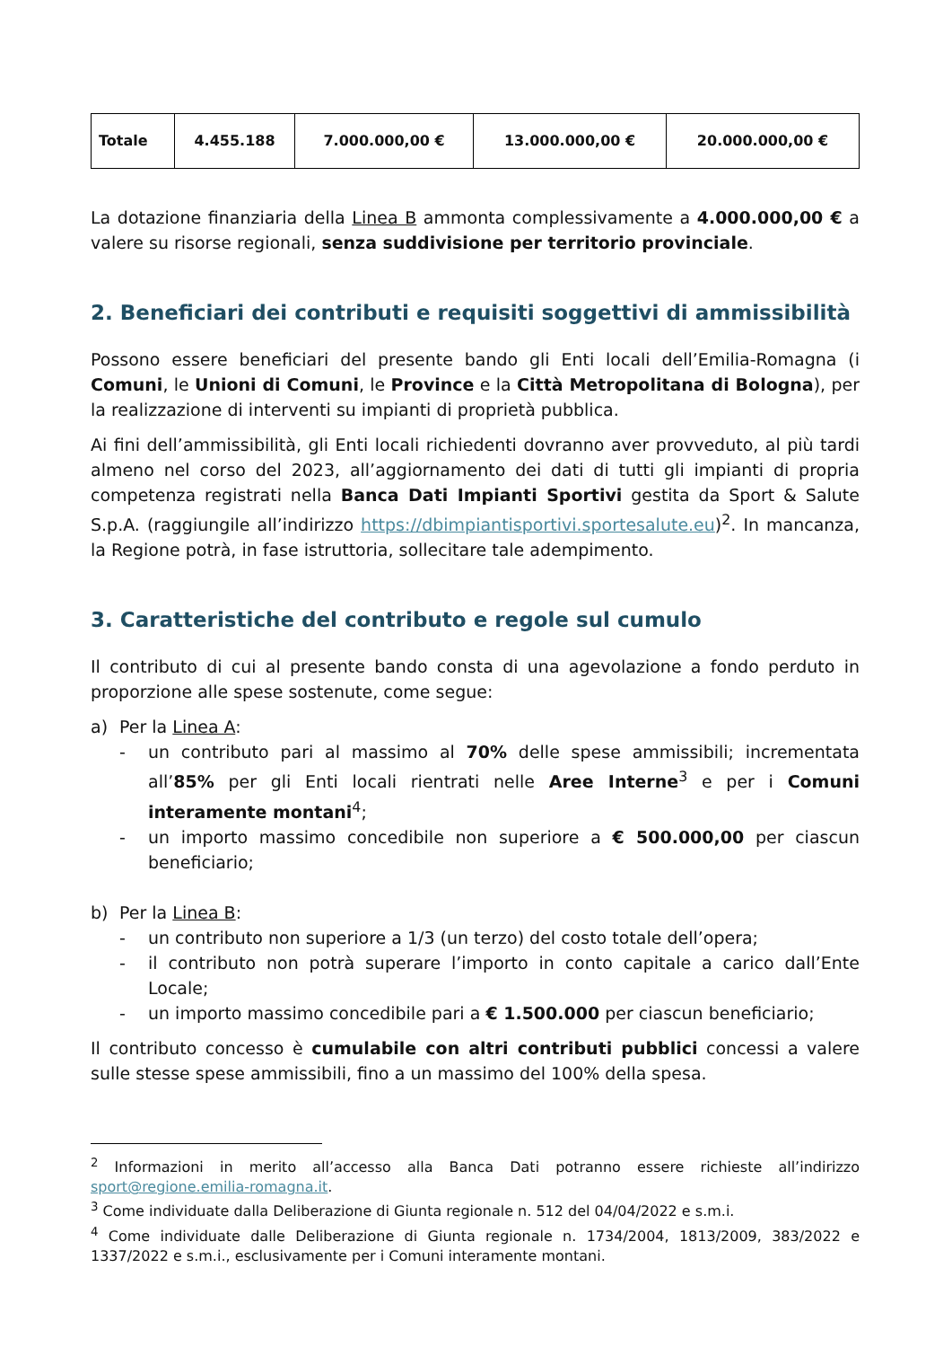| Totale | 4.455.188 | 7.000.000,00 € | 13.000.000,00 € | 20.000.000,00 € |
La dotazione finanziaria della Linea B ammonta complessivamente a 4.000.000,00 € a valere su risorse regionali, senza suddivisione per territorio provinciale.
2. Beneficiari dei contributi e requisiti soggettivi di ammissibilità
Possono essere beneficiari del presente bando gli Enti locali dell’Emilia-Romagna (i Comuni, le Unioni di Comuni, le Province e la Città Metropolitana di Bologna), per la realizzazione di interventi su impianti di proprietà pubblica.
Ai fini dell’ammissibilità, gli Enti locali richiedenti dovranno aver provveduto, al più tardi almeno nel corso del 2023, all’aggiornamento dei dati di tutti gli impianti di propria competenza registrati nella Banca Dati Impianti Sportivi gestita da Sport & Salute S.p.A. (raggiungile all’indirizzo https://dbimpiantisportivi.sportesalute.eu)<sup>2</sup>. In mancanza, la Regione potrà, in fase istruttoria, sollecitare tale adempimento.
3. Caratteristiche del contributo e regole sul cumulo
Il contributo di cui al presente bando consta di una agevolazione a fondo perduto in proporzione alle spese sostenute, come segue:
a) Per la Linea A:
- un contributo pari al massimo al 70% delle spese ammissibili; incrementata all’85% per gli Enti locali rientrati nelle Aree Interne<sup>3</sup> e per i Comuni interamente montani<sup>4</sup>;
- un importo massimo concedibile non superiore a € 500.000,00 per ciascun beneficiario;
b) Per la Linea B:
- un contributo non superiore a 1/3 (un terzo) del costo totale dell’opera;
- il contributo non potrà superare l’importo in conto capitale a carico dall’Ente Locale;
- un importo massimo concedibile pari a € 1.500.000 per ciascun beneficiario;
Il contributo concesso è cumulabile con altri contributi pubblici concessi a valere sulle stesse spese ammissibili, fino a un massimo del 100% della spesa.
<sup>2</sup> Informazioni in merito all’accesso alla Banca Dati potranno essere richieste all’indirizzo sport@regione.emilia-romagna.it.
<sup>3</sup> Come individuate dalla Deliberazione di Giunta regionale n. 512 del 04/04/2022 e s.m.i.
<sup>4</sup> Come individuate dalle Deliberazione di Giunta regionale n. 1734/2004, 1813/2009, 383/2022 e 1337/2022 e s.m.i., esclusivamente per i Comuni interamente montani.